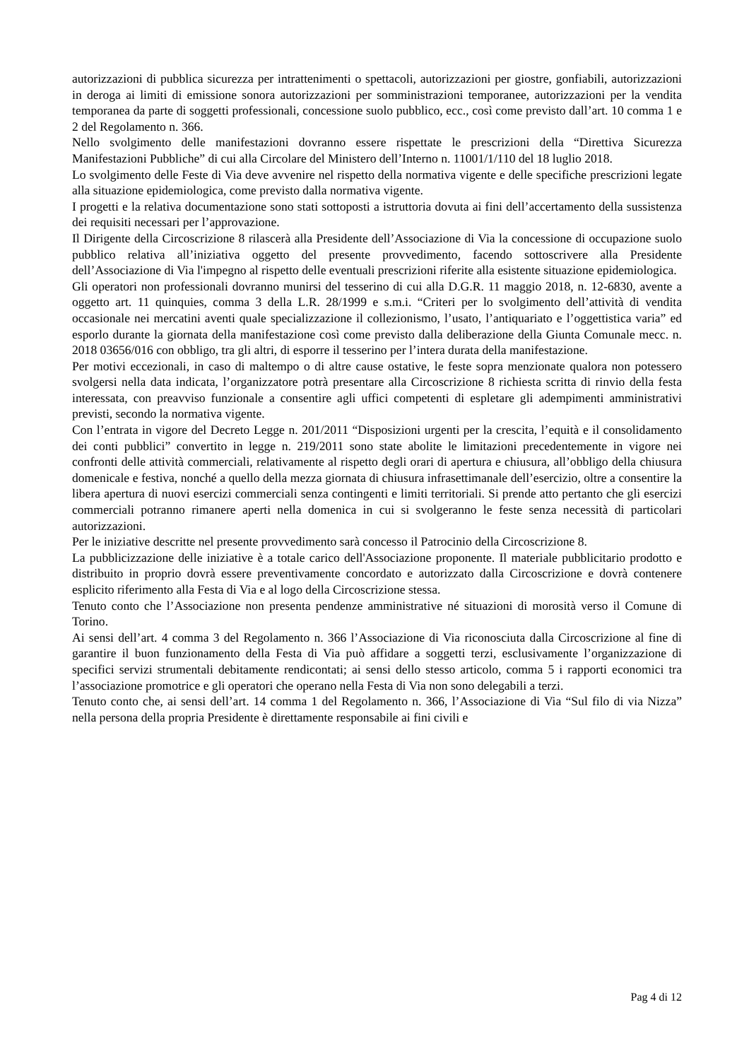autorizzazioni di pubblica sicurezza per intrattenimenti o spettacoli, autorizzazioni per giostre, gonfiabili, autorizzazioni in deroga ai limiti di emissione sonora autorizzazioni per somministrazioni temporanee, autorizzazioni per la vendita temporanea da parte di soggetti professionali, concessione suolo pubblico, ecc., così come previsto dall’art. 10 comma 1 e 2 del Regolamento n. 366.
Nello svolgimento delle manifestazioni dovranno essere rispettate le prescrizioni della “Direttiva Sicurezza Manifestazioni Pubbliche” di cui alla Circolare del Ministero dell’Interno n. 11001/1/110 del 18 luglio 2018.
Lo svolgimento delle Feste di Via deve avvenire nel rispetto della normativa vigente e delle specifiche prescrizioni legate alla situazione epidemiologica, come previsto dalla normativa vigente.
I progetti e la relativa documentazione sono stati sottoposti a istruttoria dovuta ai fini dell’accertamento della sussistenza dei requisiti necessari per l’approvazione.
Il Dirigente della Circoscrizione 8 rilascerà alla Presidente dell’Associazione di Via la concessione di occupazione suolo pubblico relativa all’iniziativa oggetto del presente provvedimento, facendo sottoscrivere alla Presidente dell’Associazione di Via l'impegno al rispetto delle eventuali prescrizioni riferite alla esistente situazione epidemiologica.
Gli operatori non professionali dovranno munirsi del tesserino di cui alla D.G.R. 11 maggio 2018, n. 12-6830, avente a oggetto art. 11 quinquies, comma 3 della L.R. 28/1999 e s.m.i. “Criteri per lo svolgimento dell’attività di vendita occasionale nei mercatini aventi quale specializzazione il collezionismo, l’usato, l’antiquariato e l’oggettistica varia” ed esporlo durante la giornata della manifestazione così come previsto dalla deliberazione della Giunta Comunale mecc. n. 2018 03656/016 con obbligo, tra gli altri, di esporre il tesserino per l’intera durata della manifestazione.
Per motivi eccezionali, in caso di maltempo o di altre cause ostative, le feste sopra menzionate qualora non potessero svolgersi nella data indicata, l’organizzatore potrà presentare alla Circoscrizione 8 richiesta scritta di rinvio della festa interessata, con preavviso funzionale a consentire agli uffici competenti di espletare gli adempimenti amministrativi previsti, secondo la normativa vigente.
Con l’entrata in vigore del Decreto Legge n. 201/2011 “Disposizioni urgenti per la crescita, l’equità e il consolidamento dei conti pubblici” convertito in legge n. 219/2011 sono state abolite le limitazioni precedentemente in vigore nei confronti delle attività commerciali, relativamente al rispetto degli orari di apertura e chiusura, all’obbligo della chiusura domenicale e festiva, nonché a quello della mezza giornata di chiusura infrasettimanale dell’esercizio, oltre a consentire la libera apertura di nuovi esercizi commerciali senza contingenti e limiti territoriali. Si prende atto pertanto che gli esercizi commerciali potranno rimanere aperti nella domenica in cui si svolgeranno le feste senza necessità di particolari autorizzazioni.
Per le iniziative descritte nel presente provvedimento sarà concesso il Patrocinio della Circoscrizione 8.
La pubblicizzazione delle iniziative è a totale carico dell'Associazione proponente. Il materiale pubblicitario prodotto e distribuito in proprio dovrà essere preventivamente concordato e autorizzato dalla Circoscrizione e dovrà contenere esplicito riferimento alla Festa di Via e al logo della Circoscrizione stessa.
Tenuto conto che l’Associazione non presenta pendenze amministrative né situazioni di morosità verso il Comune di Torino.
Ai sensi dell’art. 4 comma 3 del Regolamento n. 366 l’Associazione di Via riconosciuta dalla Circoscrizione al fine di garantire il buon funzionamento della Festa di Via può affidare a soggetti terzi, esclusivamente l’organizzazione di specifici servizi strumentali debitamente rendicontati; ai sensi dello stesso articolo, comma 5 i rapporti economici tra l’associazione promotrice e gli operatori che operano nella Festa di Via non sono delegabili a terzi.
Tenuto conto che, ai sensi dell’art. 14 comma 1 del Regolamento n. 366, l’Associazione di Via “Sul filo di via Nizza” nella persona della propria Presidente è direttamente responsabile ai fini civili e
Pag 4 di 12